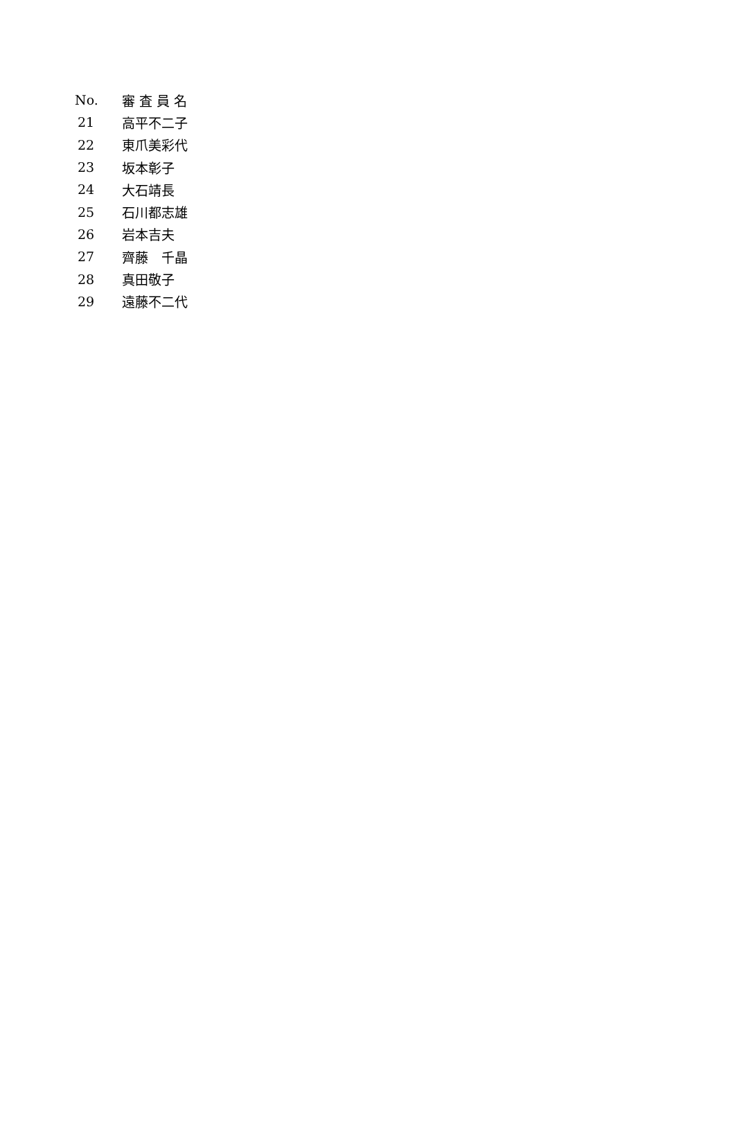| No. | 審 査 員 名 |
| --- | --- |
| 21 | 高平不二子 |
| 22 | 東爪美彩代 |
| 23 | 坂本彰子 |
| 24 | 大石靖長 |
| 25 | 石川都志雄 |
| 26 | 岩本吉夫 |
| 27 | 齊藤 千晶 |
| 28 | 真田敬子 |
| 29 | 遠藤不二代 |